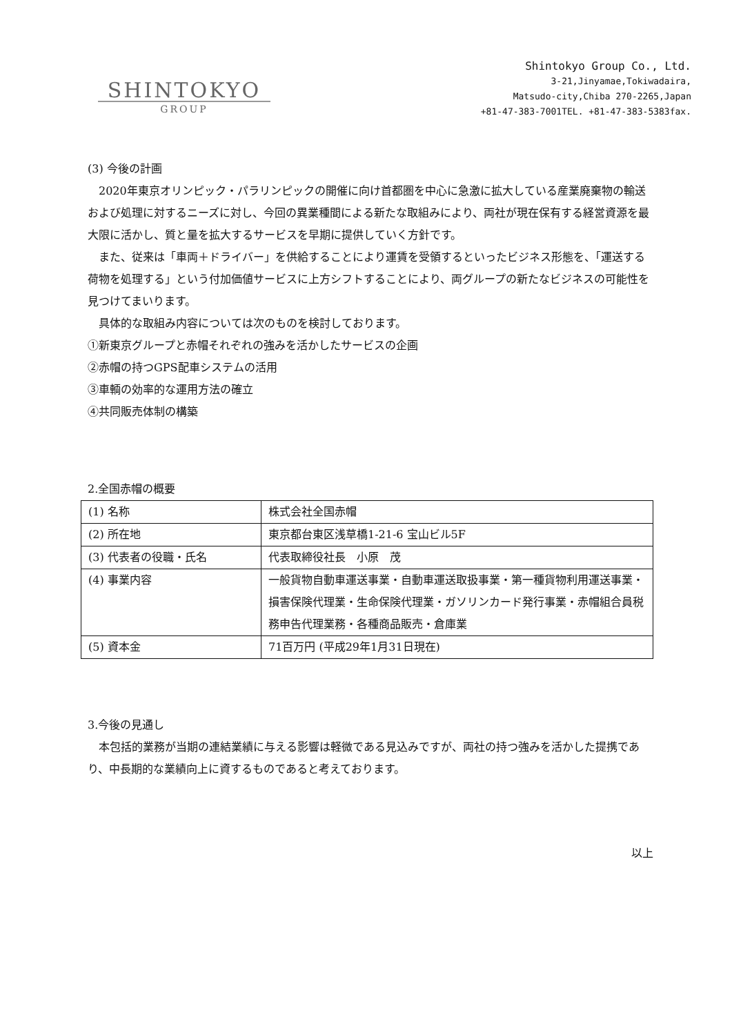SHINTOKYO
GROUP
Shintokyo Group Co., Ltd.
3-21,Jinyamae,Tokiwadaira,
Matsudo-city,Chiba 270-2265,Japan
+81-47-383-7001TEL. +81-47-383-5383fax.
(3) 今後の計画
　2020年東京オリンピック・パラリンピックの開催に向け首都圏を中心に急激に拡大している産業廃棄物の輸送および処理に対するニーズに対し、今回の異業種間による新たな取組みにより、両社が現在保有する経営資源を最大限に活かし、質と量を拡大するサービスを早期に提供していく方針です。
　また、従来は「車両＋ドライバー」を供給することにより運賃を受領するといったビジネス形態を、「運送する荷物を処理する」という付加価値サービスに上方シフトすることにより、両グループの新たなビジネスの可能性を見つけてまいります。
　具体的な取組み内容については次のものを検討しております。
①新東京グループと赤帽それぞれの強みを活かしたサービスの企画
②赤帽の持つGPS配車システムの活用
③車輌の効率的な運用方法の確立
④共同販売体制の構築
2.全国赤帽の概要
| (1) 名称 | 株式会社全国赤帽 |
| (2) 所在地 | 東京都台東区浅草橋1-21-6 宝山ビル5F |
| (3) 代表者の役職・氏名 | 代表取締役社長 小原 茂 |
| (4) 事業内容 | 一般貨物自動車運送事業・自動車運送取扱事業・第一種貨物利用運送事業・損害保険代理業・生命保険代理業・ガソリンカード発行事業・赤帽組合員税務申告代理業務・各種商品販売・倉庫業 |
| (5) 資本金 | 71百万円 (平成29年1月31日現在) |
3.今後の見通し
　本包括的業務が当期の連結業績に与える影響は軽微である見込みですが、両社の持つ強みを活かした提携であり、中長期的な業績向上に資するものであると考えております。
以上